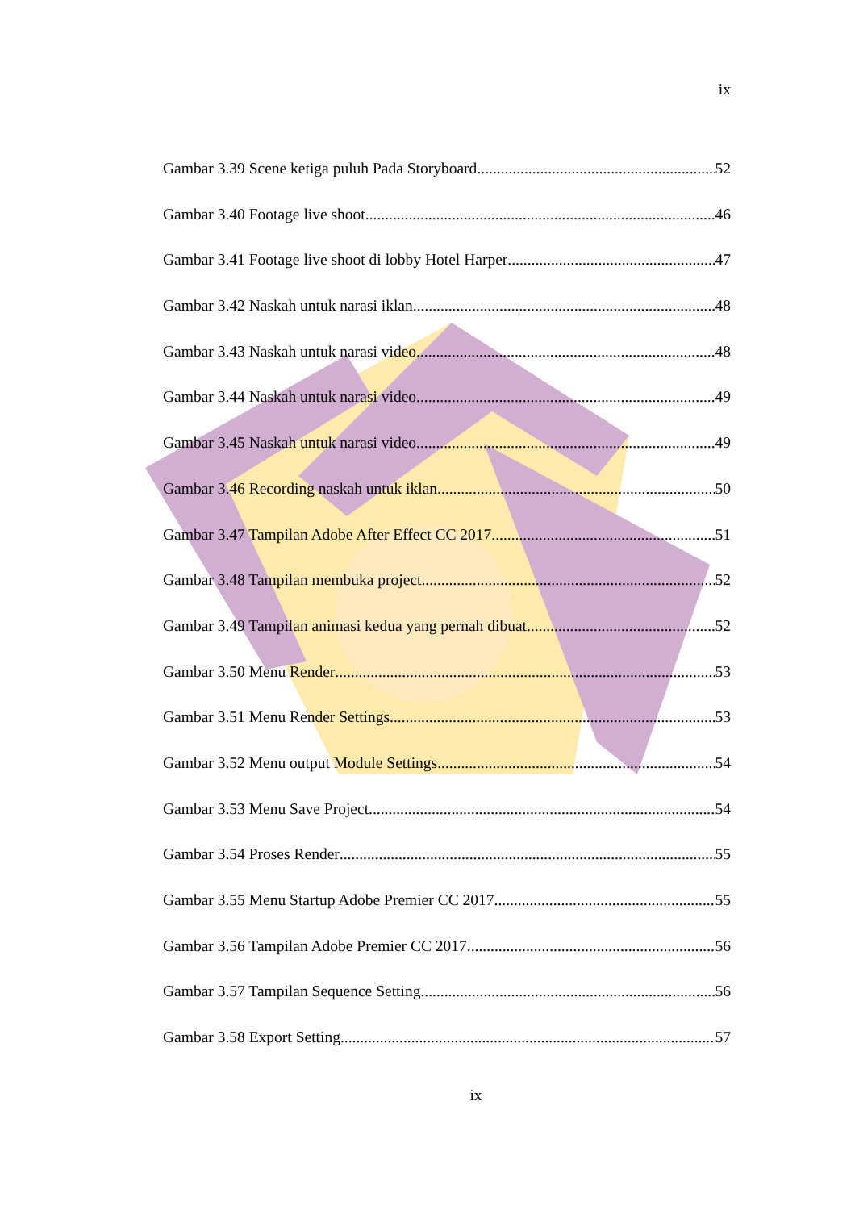ix
Gambar 3.39 Scene ketiga puluh Pada Storyboard 52
Gambar 3.40 Footage live shoot 46
Gambar 3.41 Footage live shoot di lobby Hotel Harper 47
Gambar 3.42 Naskah untuk narasi iklan 48
Gambar 3.43 Naskah untuk narasi video 48
Gambar 3.44 Naskah untuk narasi video 49
Gambar 3.45 Naskah untuk narasi video 49
Gambar 3.46 Recording naskah untuk iklan 50
Gambar 3.47 Tampilan Adobe After Effect CC 2017 51
Gambar 3.48 Tampilan membuka project 52
Gambar 3.49 Tampilan animasi kedua yang pernah dibuat 52
Gambar 3.50 Menu Render 53
Gambar 3.51 Menu Render Settings 53
Gambar 3.52 Menu output Module Settings 54
Gambar 3.53 Menu Save Project 54
Gambar 3.54 Proses Render 55
Gambar 3.55 Menu Startup Adobe Premier CC 2017 55
Gambar 3.56 Tampilan Adobe Premier CC 2017 56
Gambar 3.57 Tampilan Sequence Setting 56
Gambar 3.58 Export Setting 57
ix